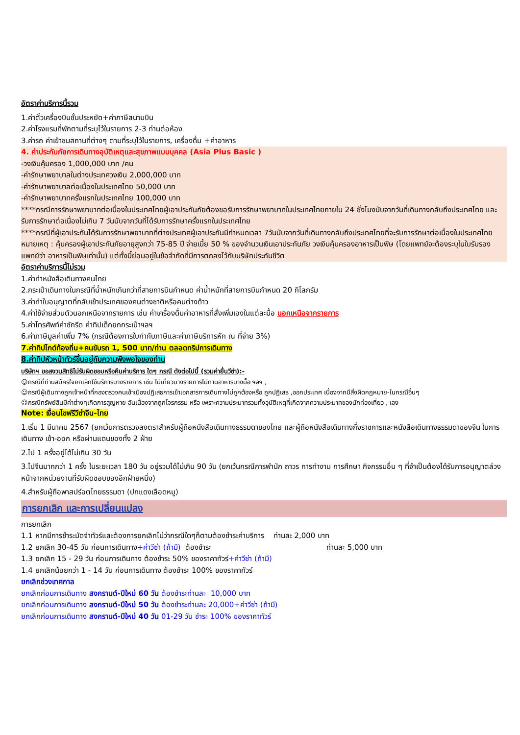อัตราค่าบริการนี้รวม
1.ค่าตั๋วเครื่องบินชั้นประหยัด+ค่าภาษีสนามบิน
2.ค่าโรงแรมที่พักตามที่ระบุไว้ในรายการ 2-3 ท่านต่อห้อง
3.ค่ารถ ค่าเข้าชมสถานที่ต่างๆ ตามที่ระบุไว้ในรายการ, เครื่องดื่ม +ค่าอาหาร
4. ค่าประกันภัยการเดินทางอุบัติเหตุและสุขภาพแบบบุคคล (Asia Plus Basic )
-วงเงินคุ้มครอง 1,000,000 บาท /คน
-ค่ารักษาพยาบาลในต่างประเทศวงเงิน 2,000,000 บาท
-ค่ารักษาพยาบาลต่อเนื่องในประเทศไทย 50,000 บาท
-ค่ารักษาพยาบาทครั้งแรกในประเทศไทย 100,000 บาท
****กรณีการรักษาพยาบาทต่อเนื่องในประเทศไทยผู้เอาประกันภัยต้องขอรับการรักษาพยาบาทในประเทศไทยภายใน 24 ชั่งโมงนับจากวันที่เดินทางกลับถึงประเทศไทย และ รับการรักษาต่อเนื่องไม่เกิน 7 วันนับจากวันที่ได้รับการรักษาครั้งแรกในประเทศไทย
****กรณีที่ผู้เอาประกันได้รับการรักษาพยาบาทที่ต่างประเทศผู้เอาประกันมีกำหนดเวลา 7วันนับจากวันที่เดินทางกลับถึงประเทศไทยที่จะรับการรักษาต่อเนื่องในประเทศไทย
หมายเหตุ : คุ้มครองผู้เอาประกันภัยอายุสูงกว่า 75-85 ปี จ่ายเบี้ย 50 % ของจำนวนเงินเอาประกันภัย วงเงินคุ้มครองอาหารเป็นพิษ (โดยแพทย์จะต้องระบุในใบรับรองแพทย์ว่า อาหารเป็นพิษเท่านั้น) แต่ทั้งนี้ย่อมอยู่ในข้อจำกัดที่มีการตกลงไว้กับบริษัทประกันชีวิต
อัตราค่าบริการนี้ไม่รวม
1.ค่าทำหนังสือเดินทางคนไทย
2.กระเป๋าเดินทางในกรณีที่น้ำหนักเกินกว่าที่สายการบินกำหนด ค่าน้ำหนักที่สายการบินกำหนด 20 กิโลกรัม
3.ค่าทำใบอนุญาตที่กลับเข้าประเทศของคนต่างชาติหรือคนต่างด้าว
4.ค่าใช้จ่ายส่วนตัวนอกเหนือจากรายการ เช่น ค่าเครื่องดื่มค่าอาหารที่สั่งเพิ่มเองในแต่ละมื้อ นอกเหนือจากรายการ
5.ค่าโทรศัพท์ค่าซักรีด ค่าทิปเด็กยกกระเป๋าฯลฯ
6.ค่าภาษีมูลค่าเพิ่ม 7% (กรณีต้องการใบกำกับภาษีและค่าภาษีบริการหัก ณ ที่จ่าย 3%)
7.ค่าทิปไกด์ท้องถิ่น+คนขับรถ 1, 500 บาท/ท่าน ตลอดทริปการเดินทาง
8.ค่าทิปหัวหน้าทัวร์ขึ้นอยู่กับความพึงพอใจของท่าน
บริษัทฯ ขอสงวนสิทธิไม่รับผิดชอบหรือคืนค่าบริการ ใดๆ กรณี ดังต่อไปนี้ (รวมค่ายื่นวีซ่า):-
☺กรณีที่ท่านสมัครใจยกเลิกใช้บริการบางรายการ เช่น ไม่เที่ยวบางรายการไม่ทานอาหารบางมื้อ ฯลฯ ,
☺กรณีผู้เดินทางถูกเจ้าหน้าที่กองตรวจคนเข้าเมืองปฏิเสธการเข้าเอกสารการเดินทางไม่ถูกต้องหรือ ถูกปฏิเสธ ,ออกประเทศ เนื่องจากมีสิ่งผิดกฎหมาย-ในกรณีอื่นๆ
☺กรณีทรัพย์สินมีค่าต่างๆเกิดการสูญหาย อันเนื่องจากถูกโจรกรรม หรือ เพราะความประมาทรวมทั้งอุบัติเหตุที่เกิดจากความประมาทของนักท่องเที่ยว , เอง
Note: เงื่อนไขฟรีวีซ่าจีน-ไทย
1.เริ่ม 1 มีนาคม 2567 (ยกเว้นการตรวจลงตราสำหรับผู้ถือหนังสือเดินทางธรรมดาของไทย และผู้ถือหนังสือเดินทางกึ่งราชการและหนังสือเดินทางธรรมดาของจีน ในการเดินทาง เข้า-ออก หรือผ่านแดนของทั้ง 2 ฝ่าย
2.ไป 1 ครั้งอยู่ได้ไม่เกิน 30 วัน
3.ไปจีนมากกว่า 1 ครั้ง ในระยะเวลา 180 วัน อยู่รวมได้ไม่เกิน 90 วัน (ยกเว้นกรณีการพำนัก ถาวร การทำงาน การศึกษา กิจกรรมอื่น ๆ ที่จำเป็นต้องได้รับการอนุญาตล่วงหน้าจากหน่วยงานที่รับผิดชอบของอีกฝ่ายหนึ่ง)
4.สำหรับผู้ถือพาสปร์อตไทยธรรมดา (ปกแดงเลือดหมู)
การยกเลิก และการเปลี่ยนแปลง
การยกเลิก
1.1 หากมีการชำระมัดจำทัวร์และต้องการยกเลิกไม่ว่ากรณีใดๆก็ตามต้องชำระค่าบริการ ท่านละ 2,000 บาท
1.2 ยกเลิก 30-45 วัน ก่อนการเดินทาง+ค่าวีซ่า (ถ้ามี) ต้องชำระ ท่านละ 5,000 บาท
1.3 ยกเลิก 15 - 29 วัน ก่อนการเดินทาง ต้องชำระ 50% ของราคาทัวร์+ค่าวีซ่า (ถ้ามี)
1.4 ยกเลิกน้อยกว่า 1 - 14 วัน ก่อนการเดินทาง ต้องชำระ 100% ของราคาทัวร์
ยกเลิกช่วงเทศกาล
ยกเลิกก่อนการเดินทาง สงกรานต์-ปีใหม่ 60 วัน ต้องชำระท่านละ 10,000 บาท
ยกเลิกก่อนการเดินทาง สงกรานต์-ปีใหม่ 50 วัน ต้องชำระท่านละ 20,000+ค่าวีซ่า (ถ้ามี)
ยกเลิกก่อนการเดินทาง สงกรานต์-ปีใหม่ 40 วัน 01-29 วัน ชำระ 100% ของราคาทัวร์